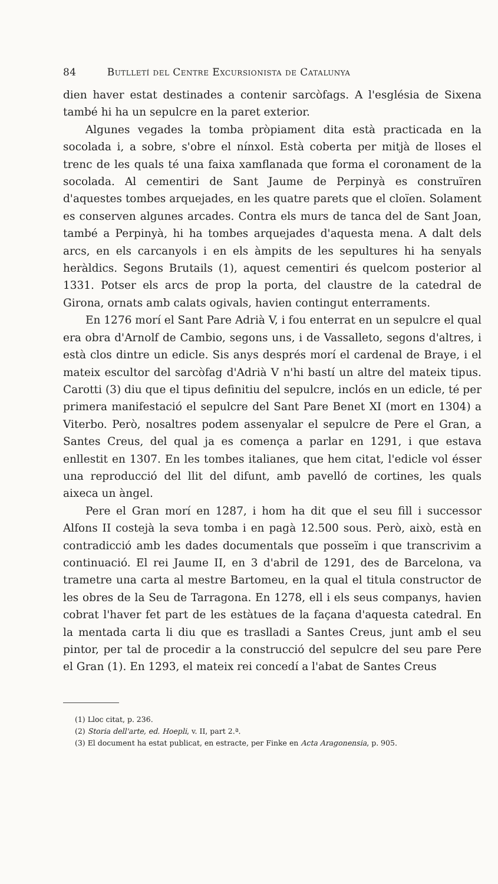84 Butlletí del Centre Excursionista de Catalunya
dien haver estat destinades a contenir sarcòfags. A l'església de Sixena també hi ha un sepulcre en la paret exterior.
Algunes vegades la tomba pròpiament dita està practicada en la socolada i, a sobre, s'obre el nínxol. Està coberta per mitjà de lloses el trenc de les quals té una faixa xamflanada que forma el coronament de la socolada. Al cementiri de Sant Jaume de Perpinyà es construïren d'aquestes tombes arquejades, en les quatre parets que el cloïen. Solament es conserven algunes arcades. Contra els murs de tanca del de Sant Joan, també a Perpinyà, hi ha tombes arquejades d'aquesta mena. A dalt dels arcs, en els carcanyols i en els àmpits de les sepultures hi ha senyals heràldics. Segons Brutails (1), aquest cementiri és quelcom posterior al 1331. Potser els arcs de prop la porta, del claustre de la catedral de Girona, ornats amb calats ogivals, havien contingut enterraments.
En 1276 morí el Sant Pare Adrià V, i fou enterrat en un sepulcre el qual era obra d'Arnolf de Cambio, segons uns, i de Vassalleto, segons d'altres, i està clos dintre un edicle. Sis anys després morí el cardenal de Braye, i el mateix escultor del sarcòfag d'Adrià V n'hi bastí un altre del mateix tipus. Carotti (3) diu que el tipus definitiu del sepulcre, inclós en un edicle, té per primera manifestació el sepulcre del Sant Pare Benet XI (mort en 1304) a Viterbo. Però, nosaltres podem assenyalar el sepulcre de Pere el Gran, a Santes Creus, del qual ja es comença a parlar en 1291, i que estava enllestit en 1307. En les tombes italianes, que hem citat, l'edicle vol ésser una reproducció del llit del difunt, amb pavelló de cortines, les quals aixeca un àngel.
Pere el Gran morí en 1287, i hom ha dit que el seu fill i successor Alfons II costejà la seva tomba i en pagà 12.500 sous. Però, això, està en contradicció amb les dades documentals que posseïm i que transcrivim a continuació. El rei Jaume II, en 3 d'abril de 1291, des de Barcelona, va trametre una carta al mestre Bartomeu, en la qual el titula constructor de les obres de la Seu de Tarragona. En 1278, ell i els seus companys, havien cobrat l'haver fet part de les estàtues de la façana d'aquesta catedral. En la mentada carta li diu que es traslladi a Santes Creus, junt amb el seu pintor, per tal de procedir a la construcció del sepulcre del seu pare Pere el Gran (1). En 1293, el mateix rei concedí a l'abat de Santes Creus
(1) Lloc citat, p. 236.
(2) Storia dell'arte, ed. Hoepli, v. II, part 2.ª.
(3) El document ha estat publicat, en estracte, per Finke en Acta Aragonensia, p. 905.